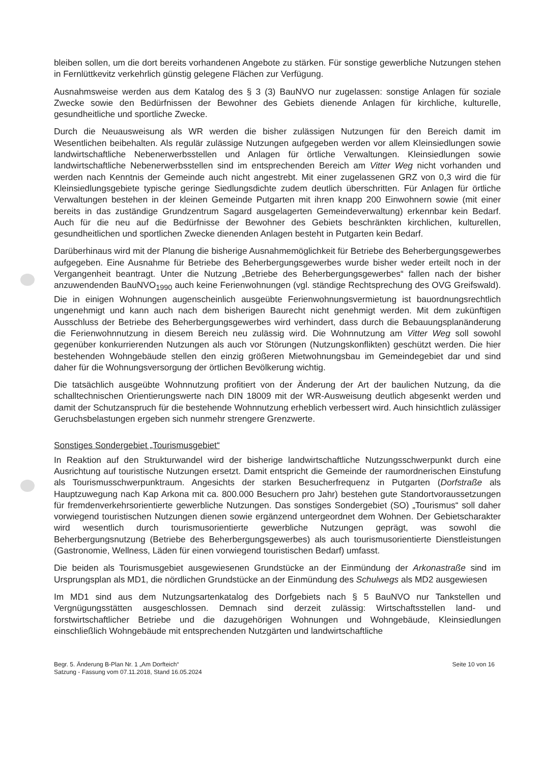bleiben sollen, um die dort bereits vorhandenen Angebote zu stärken. Für sonstige gewerbliche Nutzungen stehen in Fernlüttkevitz verkehrlich günstig gelegene Flächen zur Verfügung.
Ausnahmsweise werden aus dem Katalog des § 3 (3) BauNVO nur zugelassen: sonstige Anlagen für soziale Zwecke sowie den Bedürfnissen der Bewohner des Gebiets dienende Anlagen für kirchliche, kulturelle, gesundheitliche und sportliche Zwecke.
Durch die Neuausweisung als WR werden die bisher zulässigen Nutzungen für den Bereich damit im Wesentlichen beibehalten. Als regulär zulässige Nutzungen aufgegeben werden vor allem Kleinsiedlungen sowie landwirtschaftliche Nebenerwerbsstellen und Anlagen für örtliche Verwaltungen. Kleinsiedlungen sowie landwirtschaftliche Nebenerwerbsstellen sind im entsprechenden Bereich am Vitter Weg nicht vorhanden und werden nach Kenntnis der Gemeinde auch nicht angestrebt. Mit einer zugelassenen GRZ von 0,3 wird die für Kleinsiedlungsgebiete typische geringe Siedlungsdichte zudem deutlich überschritten. Für Anlagen für örtliche Verwaltungen bestehen in der kleinen Gemeinde Putgarten mit ihren knapp 200 Einwohnern sowie (mit einer bereits in das zuständige Grundzentrum Sagard ausgelagerten Gemeindeverwaltung) erkennbar kein Bedarf. Auch für die neu auf die Bedürfnisse der Bewohner des Gebiets beschränkten kirchlichen, kulturellen, gesundheitlichen und sportlichen Zwecke dienenden Anlagen besteht in Putgarten kein Bedarf.
Darüberhinaus wird mit der Planung die bisherige Ausnahmemöglichkeit für Betriebe des Beherbergungsgewerbes aufgegeben. Eine Ausnahme für Betriebe des Beherbergungsgewerbes wurde bisher weder erteilt noch in der Vergangenheit beantragt. Unter die Nutzung „Betriebe des Beherbergungsgewerbes“ fallen nach der bisher anzuwendenden BauNVO<sub>1990</sub> auch keine Ferienwohnungen (vgl. ständige Rechtsprechung des OVG Greifswald). Die in einigen Wohnungen augenscheinlich ausgeübte Ferienwohnungsvermietung ist bauordnungsrechtlich ungenehmigt und kann auch nach dem bisherigen Baurecht nicht genehmigt werden. Mit dem zukünftigen Ausschluss der Betriebe des Beherbergungsgewerbes wird verhindert, dass durch die Bebauungsplanänderung die Ferienwohnnutzung in diesem Bereich neu zulässig wird. Die Wohnnutzung am Vitter Weg soll sowohl gegenüber konkurrierenden Nutzungen als auch vor Störungen (Nutzungskonflikten) geschützt werden. Die hier bestehenden Wohngebäude stellen den einzig größeren Mietwohnungsbau im Gemeindegebiet dar und sind daher für die Wohnungsversorgung der örtlichen Bevölkerung wichtig.
Die tatsächlich ausgeübte Wohnnutzung profitiert von der Änderung der Art der baulichen Nutzung, da die schalltechnischen Orientierungswerte nach DIN 18009 mit der WR-Ausweisung deutlich abgesenkt werden und damit der Schutzanspruch für die bestehende Wohnnutzung erheblich verbessert wird. Auch hinsichtlich zulässiger Geruchsbelastungen ergeben sich nunmehr strengere Grenzwerte.
Sonstiges Sondergebiet „Tourismusgebiet“
In Reaktion auf den Strukturwandel wird der bisherige landwirtschaftliche Nutzungsschwerpunkt durch eine Ausrichtung auf touristische Nutzungen ersetzt. Damit entspricht die Gemeinde der raumordnerischen Einstufung als Tourismusschwerpunktraum. Angesichts der starken Besucherfrequenz in Putgarten (Dorfstraße als Hauptzuwegung nach Kap Arkona mit ca. 800.000 Besuchern pro Jahr) bestehen gute Standortvoraussetzungen für fremdenverkehrsorientierte gewerbliche Nutzungen. Das sonstiges Sondergebiet (SO) „Tourismus“ soll daher vorwiegend touristischen Nutzungen dienen sowie ergänzend untergeordnet dem Wohnen. Der Gebietscharakter wird wesentlich durch tourismusorientierte gewerbliche Nutzungen geprägt, was sowohl die Beherbergungsnutzung (Betriebe des Beherbergungsgewerbes) als auch tourismusorientierte Dienstleistungen (Gastronomie, Wellness, Läden für einen vorwiegend touristischen Bedarf) umfasst.
Die beiden als Tourismusgebiet ausgewiesenen Grundstücke an der Einmündung der Arkonastraße sind im Ursprungsplan als MD1, die nördlichen Grundstücke an der Einmündung des Schulwegs als MD2 ausgewiesen
Im MD1 sind aus dem Nutzungsartenkatalog des Dorfgebiets nach § 5 BauNVO nur Tankstellen und Vergnügungsstätten ausgeschlossen. Demnach sind derzeit zulässig: Wirtschaftsstellen land- und forstwirtschaftlicher Betriebe und die dazugehörigen Wohnungen und Wohngebäude, Kleinsiedlungen einschließlich Wohngebäude mit entsprechenden Nutzgärten und landwirtschaftliche
Begr. 5. Änderung B-Plan Nr. 1 „Am Dorfteich“
Satzung - Fassung vom 07.11.2018, Stand 16.05.2024
Seite 10 von 16